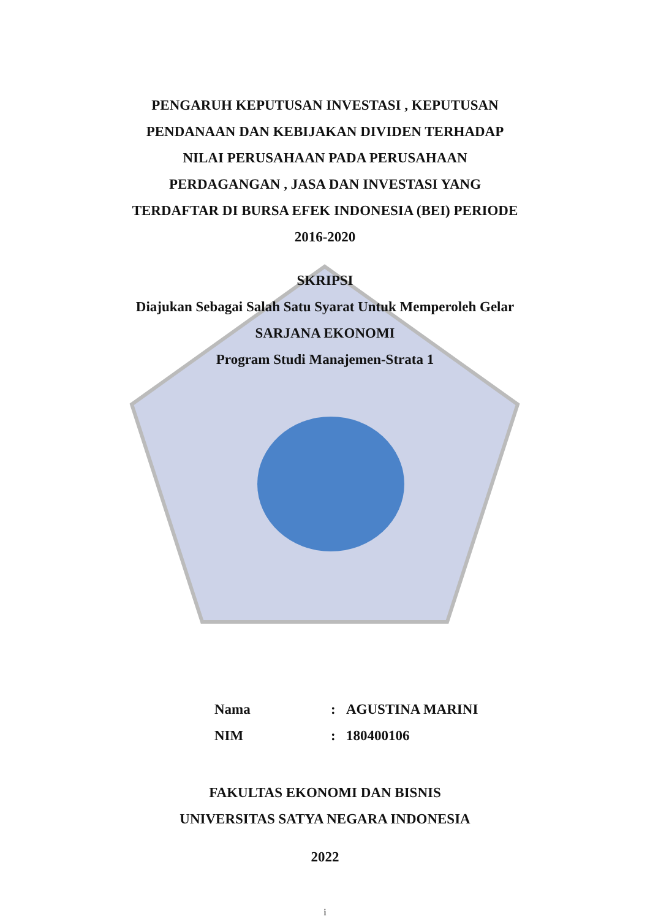PENGARUH KEPUTUSAN INVESTASI , KEPUTUSAN
PENDANAAN DAN KEBIJAKAN DIVIDEN TERHADAP
NILAI PERUSAHAAN PADA PERUSAHAAN
PERDAGANGAN , JASA DAN INVESTASI YANG
TERDAFTAR DI BURSA EFEK INDONESIA (BEI) PERIODE
2016-2020
SKRIPSI
Diajukan Sebagai Salah Satu Syarat Untuk Memperoleh Gelar
SARJANA EKONOMI
Program Studi Manajemen-Strata 1
| Nama | : | AGUSTINA MARINI |
| NIM | : | 180400106 |
FAKULTAS EKONOMI DAN BISNIS
UNIVERSITAS SATYA NEGARA INDONESIA
2022
i